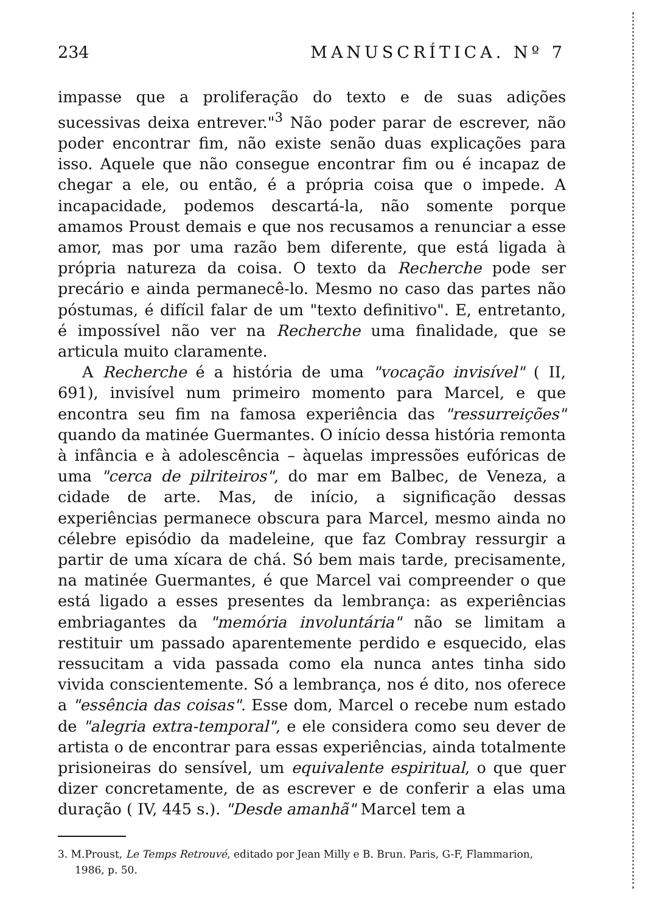234 MANUSCRÍTICA. Nº 7
impasse que a proliferação do texto e de suas adições sucessivas deixa entrever."<sup>3</sup> Não poder parar de escrever, não poder encontrar fim, não existe senão duas explicações para isso. Aquele que não consegue encontrar fim ou é incapaz de chegar a ele, ou então, é a própria coisa que o impede. A incapacidade, podemos descartá-la, não somente porque amamos Proust demais e que nos recusamos a renunciar a esse amor, mas por uma razão bem diferente, que está ligada à própria natureza da coisa. O texto da Recherche pode ser precário e ainda permanecê-lo. Mesmo no caso das partes não póstumas, é difícil falar de um "texto definitivo". E, entretanto, é impossível não ver na Recherche uma finalidade, que se articula muito claramente.
A Recherche é a história de uma "vocação invisível" ( II, 691), invisível num primeiro momento para Marcel, e que encontra seu fim na famosa experiência das "ressurreições" quando da matinée Guermantes. O início dessa história remonta à infância e à adolescência – àquelas impressões eufóricas de uma "cerca de pilriteiros", do mar em Balbec, de Veneza, a cidade de arte. Mas, de início, a significação dessas experiências permanece obscura para Marcel, mesmo ainda no célebre episódio da madeleine, que faz Combray ressurgir a partir de uma xícara de chá. Só bem mais tarde, precisamente, na matinée Guermantes, é que Marcel vai compreender o que está ligado a esses presentes da lembrança: as experiências embriagantes da "memória involuntária" não se limitam a restituir um passado aparentemente perdido e esquecido, elas ressucitam a vida passada como ela nunca antes tinha sido vivida conscientemente. Só a lembrança, nos é dito, nos oferece a "essência das coisas". Esse dom, Marcel o recebe num estado de "alegria extra-temporal", e ele considera como seu dever de artista o de encontrar para essas experiências, ainda totalmente prisioneiras do sensível, um equivalente espiritual, o que quer dizer concretamente, de as escrever e de conferir a elas uma duração ( IV, 445 s.). "Desde amanhã" Marcel tem a
3. M.Proust, Le Temps Retrouvé, editado por Jean Milly e B. Brun. Paris, G-F, Flammarion, 1986, p. 50.